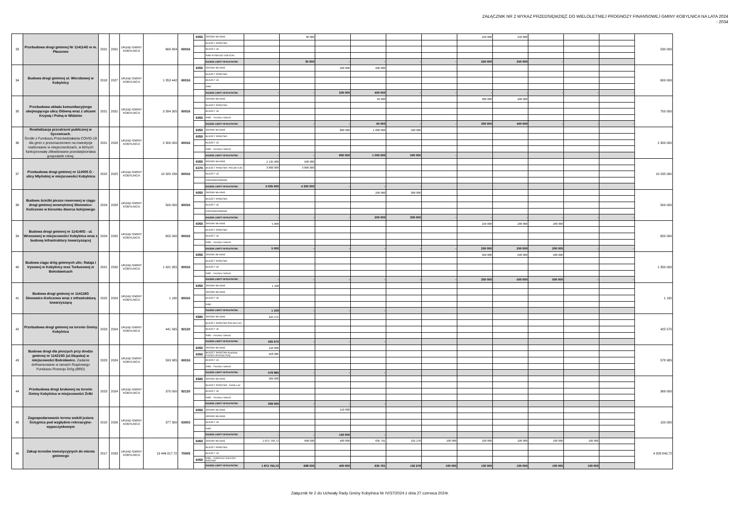ZAŁĄCZNIK NR 2 WYKAZ PRZEDSIĘWZIĘĆ DO WIELOLETNIEJ PROGNOZY FINANSOWEJ GMINY KOBYLNICA NA LATA 2024
- 2034
| 33 | Przebudowa drogi gminnej Nr 114114G w m. Płaszewo | 2021 | 2031 | URZĄD GMINY KOBYLNICA | 669 804 | 60016 | 6050 | ŚRODKI WŁASNE | - | 30 000 | | | | - | 250 000 | 250 000 | | | | 530 000 |
| | | | | | | | | BUDŻET PAŃSTWA | | | | | | | | | | | | |
| | | | | | | | | BUDŻET UE | | | | | | | | | | | | |
| | | | | | | | | INNE-FUNDUSZ SOŁECKI | | | | | | | | | | | | |
| | | | | | | | | RAZEM LIMITY WYDATKÓW: | - | 30 000 | - | - | - | - | 250 000 | 250 000 | - | | | |
| 34 | Budowa drogi gminnej ul. Wierzbowej w Kobylnicy | 2018 | 2027 | URZĄD GMINY KOBYLNICA | 1 353 442 | 60016 | 6050 | ŚRODKI WŁASNE | | | 200 000 | 400 000 | | - | | | | | | 600 000 |
| | | | | | | | | BUDŻET PAŃSTWA | | | | | | | | | | | | |
| | | | | | | | | BUDŻET UE | | | | | | | | | | | | |
| | | | | | | | | INNE | | | | | | | | | | | | |
| | | | | | | | | RAZEM LIMITY WYDATKÓW: | - | - | 200 000 | 400 000 | - | - | - | - | - | - | - | |
| 35 | Przebudowa układu komunikacyjnego obejmującego ulicę Główną wraz z ulicami Krzywą i Polną w Widzinie | 2021 | 2031 | URZĄD GMINY KOBYLNICA | 3 394 305 | 60016 | | ŚRODKI WŁASNE | | | - | 50 000 | | | 300 000 | 400 000 | | | | 750 000 |
| | | | | | | | | BUDŻET PAŃSTWA | | | | | | | | | | | | |
| | | | | | | | | BUDŻET UE | | | | | | | | | | | | |
| | | | | | | | 6050 | INNE - Fundusz Sołecki | | | | | | | | | | | | |
| | | | | | | | | RAZEM LIMITY WYDATKÓW: | - | - | - | 50 000 | - | - | 300 000 | 400 000 | - | - | - | |
| 36 | Rewitalizacja przestrzeni publicznej w Sycewicach. Środki z Funduszu Przeciwdziałania COVID-19 dla gmin z przeznaczeniem na inwestycje realizowane w miejscowościach, w których funkcjonowały zlikwidowane przedsiębiorstwa gospodarki rolnej. | 2021 | 2028 | URZĄD GMINY KOBYLNICA | 2 300 000 | 60016 | 6050 | ŚRODKI WŁASNE | | | 800 000 | 1 000 000 | 500 000 | | | | | | | 2 300 000 |
| | | | | | | | 6050 | BUDŻET PAŃSTWA | | | | | | | | | | | | |
| | | | | | | | | BUDŻET UE | | | | | | | | | | | | |
| | | | | | | | | INNE - Fundusz Sołecki | | | | | | | | | | | | |
| | | | | | | | | RAZEM LIMITY WYDATKÓW: | - | - | 800 000 | 1 000 000 | 500 000 | - | | | | | | |
| 37 | Przebudowa drogi gminnej nr 114005 G - ulicy Młyńskiej w miejscowości Kobylnica | 2022 | 2025 | URZĄD GMINY KOBYLNICA | 10 320 239 | 60016 | 6050 | ŚRODKI WŁASNE | 2 135 000 | 500 000 | | | | | | | | | | 10 235 000 |
| | | | | | | | 6370 | BUDŻET PAŃSTWA- POLSKI ŁAD | 3 800 000 | 3 800 000 | | | | | | | | | | |
| | | | | | | | | BUDŻET UE | | | | | | | | | | | | |
| | | | | | | | | DOFINANSOWANIE | | | | | | | | | | | | |
| | | | | | | | | RAZEM LIMITY WYDATKÓW: | 5 935 000 | 4 300 000 | - | - | - | | | | | | | |
| 38 | Budowa ścieżki pieszo rowerowej w ciągu drogi gminnej wewnętrznej Słonowice-Kończewo w kierunku dworca kolejowego | 2024 | 2028 | URZĄD GMINY KOBYLNICA | 500 000 | 60016 | 6050 | ŚRODKI WŁASNE | - | | | 200 000 | 300 000 | | | | | | | 500 000 |
| | | | | | | | | BUDŻET PAŃSTWA | | | | | | | | | | | | |
| | | | | | | | | BUDŻET UE | | | | | | | | | | | | |
| | | | | | | | | DOFINANSOWANIE | | | | | | | | | | | | |
| | | | | | | | | RAZEM LIMITY WYDATKÓW: | - | - | - | 200 000 | 300 000 | - | - | - | - | - | - | |
| 39 | Budowa drogi gminnej nr 114140G - ul. Wrzosowej w miejscowości Kobylnica wraz z budową infrastruktury towarzyszącej | 2024 | 2032 | URZĄD GMINY KOBYLNICA | 655 000 | 60016 | 6050 | ŚRODKI WŁASNE | 5 000 | - | | | | | 250 000 | 200 000 | 200 000 | | | 655 000 |
| | | | | | | | | BUDŻET PAŃSTWA | | | | | | | | | | | | |
| | | | | | | | | BUDŻET UE | | | | | | | | | | | | |
| | | | | | | | | INNE - Fundusz Sołecki | | | | | | | | | | | | |
| | | | | | | | | RAZEM LIMITY WYDATKÓW: | 5 000 | - | - | - | - | - | 250 000 | 200 000 | 200 000 | - | - | |
| 40 | Budowa ciągu dróg gminnych ulic: Rataja i Irysowej w Kobylnicy oraz Turkusowej w Bolesławicach | 2021 | 2032 | URZĄD GMINY KOBYLNICA | 1 421 955 | 60016 | 6050 | ŚRODKI WŁASNE | | | | | | | 350 000 | 500 000 | 500 000 | | | 1 350 000 |
| | | | | | | | | BUDŻET PAŃSTWA | | | | | | | | | | | | |
| | | | | | | | | BUDŻET UE | | | | | | | | | | | | |
| | | | | | | | | INNE - Fundusz Sołecki | | | | | | | | | | | | |
| | | | | | | | | RAZEM LIMITY WYDATKÓW: | - | - | - | - | - | - | 350 000 | 500 000 | 500 000 | - | - | |
| 41 | Budowa drogi gminnej nr 114119G Słonowice-Kończewo wraz z infrastrukturą towarzyszącą | 2022 | 2024 | URZĄD GMINY KOBYLNICA | 1 100 | 60016 | 6050 | ŚRODKI WŁASNE | 1 100 | | | | | | | | | | | 1 100 |
| | | | | | | | | ŚRODKI WŁASNE | | | | | | | | | | | | |
| | | | | | | | | BUDŻET UE | | | | | | | | | | | | |
| | | | | | | | | INNE | | | | | | | | | | | | |
| | | | | | | | | RAZEM LIMITY WYDATKÓW: | 1 100 | - | - | - | | | | | | | | |
| 42 | Przebudowa drogi gminnej na terenie Gminy Kobylnica | 2023 | 2024 | URZĄD GMINY KOBYLNICA | 441 565 | 92120 | 6580 | ŚRODKI WŁASNE | 425 575 | | | | | | | | | | | 425 575 |
| | | | | | | | | BUDŻET PAŃSTWA POLSKI ŁAD | | | | | | | | | | | | |
| | | | | | | | | BUDŻET UE | | | | | | | | | | | | |
| | | | | | | | | INNE - Fundusz Sołecki | | | | | | | | | | | | |
| | | | | | | | | RAZEM LIMITY WYDATKÓW: | 425 575 | - | - | - | | | | | | | | |
| 43 | Budowa drogi dla pieszych przy drodze gminnej nr 114210G (ul.Słupska) w miejscowości Bolesławice. Zadanie dofinansowane w ramach Rządowego Funduszu Rozwoju Dróg (BRD) | 2023 | 2024 | URZĄD GMINY KOBYLNICA | 593 985 | 60016 | 6050 | ŚRODKI WŁASNE | 120 000 | | | | | | | | | | | 578 985 |
| | | | | | | | 6050 | BUDŻET PAŃSTWA Rządowy Fundusz Rozwoju Dróg | 458 985 | | | | | | | | | | | |
| | | | | | | | | BUDŻET UE | | | | | | | | | | | | |
| | | | | | | | | INNE - Fundusz Sołecki | | | | | | | | | | | | |
| | | | | | | | | RAZEM LIMITY WYDATKÓW: | 578 985 | - | - | - | | | | | | | | |
| 44 | Przebudowa drogi brukowej na terenie Gminy Kobylnica w miejscowości Żelki | 2023 | 2024 | URZĄD GMINY KOBYLNICA | 370 000 | 92120 | 6580 | ŚRODKI WŁASNE | 369 000 | | | | | | | | | | | 369 000 |
| | | | | | | | | BUDŻET PAŃSTWA - Polski Ład | | | | | | | | | | | | |
| | | | | | | | | BUDŻET UE | | | | | | | | | | | | |
| | | | | | | | | INNE - Fundusz Sołecki | | | | | | | | | | | | |
| | | | | | | | | RAZEM LIMITY WYDATKÓW: | 369 000 | - | - | - | | | | | | | | |
| 45 | Zagospodarowanie terenu wokół jeziora Ścięgnica pod względem rekreacyjno-wypoczynkowym | 2018 | 2026 | URZĄD GMINY KOBYLNICA | 377 300 | 63003 | 6050 | ŚRODKI WŁASNE | - | - | 150 000 | | | | | | | | | 150 000 |
| | | | | | | | | ŚRODKI WŁASNE | | | | | | | | | | | | |
| | | | | | | | | BUDŻET UE | | | | | | | | | | | | |
| | | | | | | | | INNE | | | | | | | | | | | | |
| | | | | | | | | RAZEM LIMITY WYDATKÓW: | - | - | 150 000 | - | | | | | | | | |
| 46 | Zakup terenów inwestycyjnych do mienia gminnego | 2017 | 2033 | URZĄD GMINY KOBYLNICA | 13 446 817,72 | 70005 | 6060 | ŚRODKI WŁASNE | 1 872 750,72 | 698 030 | 400 000 | 635 791 | 102 278 | 100 000 | 100 000 | 100 000 | 100 000 | 100 000 | | 4 208 849,72 |
| | | | | | | | | BUDŻET PAŃSTWA | | | | | | | | | | | | |
| | | | | | | | | BUDŻET UE | | | | | | | | | | | | |
| | | | | | | | 6050 | INNE - FUNDUSZ SOLECKI WIDZINO | | | | | | | | | | | | |
| | | | | | | | | RAZEM LIMITY WYDATKÓW: | 1 872 750,72 | 698 030 | 400 000 | 635 791 | 102 278 | 100 000 | 100 000 | 100 000 | 100 000 | 100 000 | | |
Załącznik Nr 2 do Uchwały Rady Gminy Kobylnica Nr IV/37/2024 z dnia 27 czerwca 2024r.